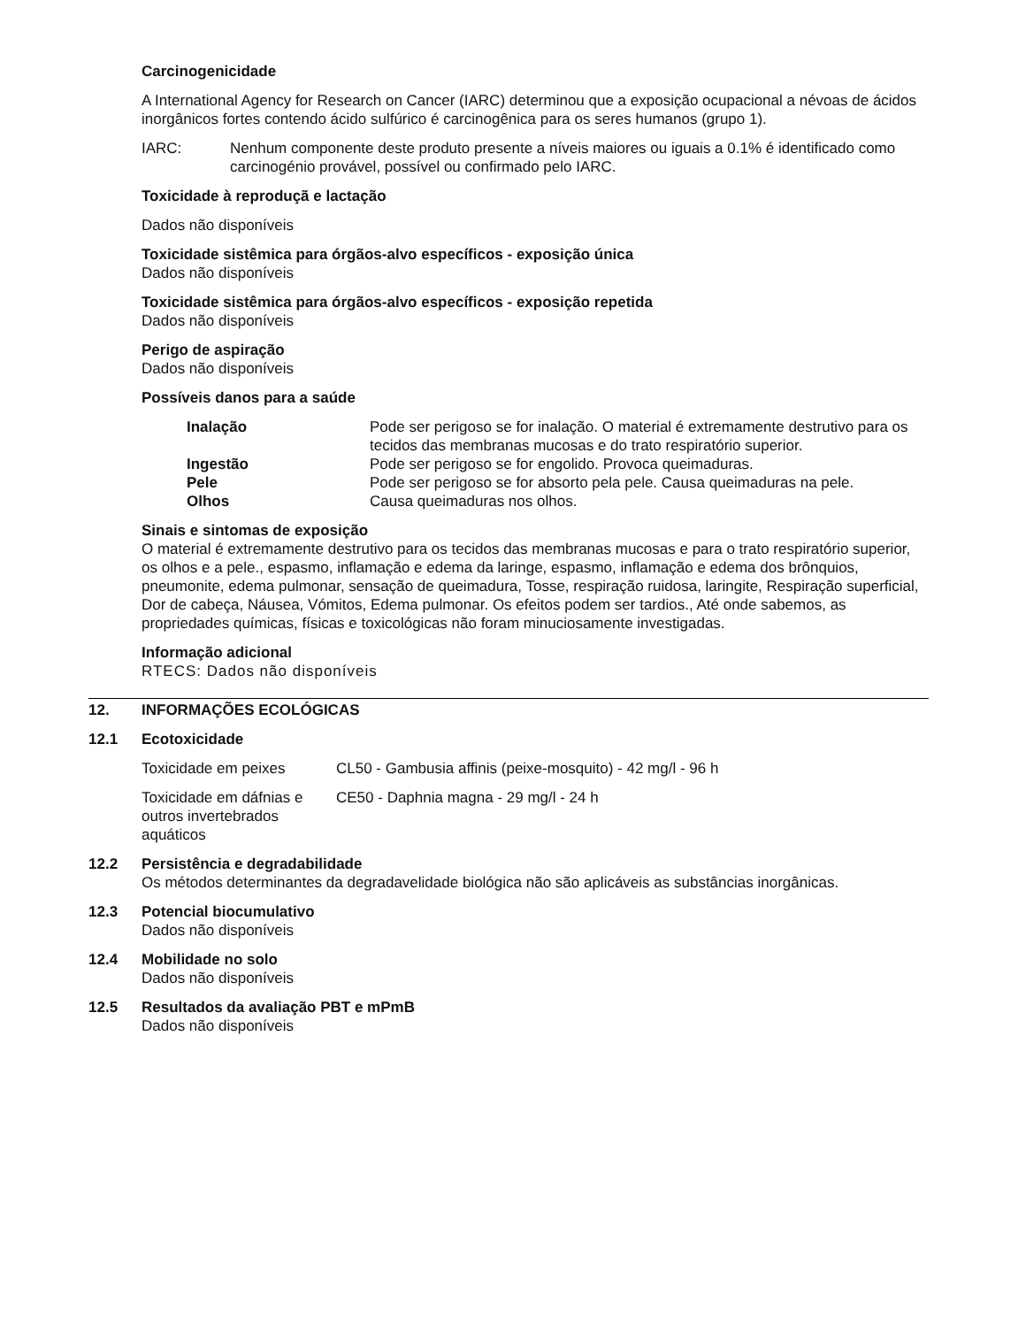Carcinogenicidade
A International Agency for Research on Cancer (IARC) determinou que a exposição ocupacional a névoas de ácidos inorgânicos fortes contendo ácido sulfúrico é carcinogênica para os seres humanos (grupo 1).
IARC: Nenhum componente deste produto presente a níveis maiores ou iguais a 0.1% é identificado como carcinogénio provável, possível ou confirmado pelo IARC.
Toxicidade à reproduçã e lactação
Dados não disponíveis
Toxicidade sistêmica para órgãos-alvo específicos - exposição única
Dados não disponíveis
Toxicidade sistêmica para órgãos-alvo específicos - exposição repetida
Dados não disponíveis
Perigo de aspiração
Dados não disponíveis
Possíveis danos para a saúde
Inalação Pode ser perigoso se for inalação. O material é extremamente destrutivo para os tecidos das membranas mucosas e do trato respiratório superior.
Ingestão Pode ser perigoso se for engolido. Provoca queimaduras.
Pele Pode ser perigoso se for absorto pela pele. Causa queimaduras na pele.
Olhos Causa queimaduras nos olhos.
Sinais e sintomas de exposição
O material é extremamente destrutivo para os tecidos das membranas mucosas e para o trato respiratório superior, os olhos e a pele., espasmo, inflamação e edema da laringe, espasmo, inflamação e edema dos brônquios, pneumonite, edema pulmonar, sensação de queimadura, Tosse, respiração ruidosa, laringite, Respiração superficial, Dor de cabeça, Náusea, Vómitos, Edema pulmonar. Os efeitos podem ser tardios., Até onde sabemos, as propriedades químicas, físicas e toxicológicas não foram minuciosamente investigadas.
Informação adicional
RTECS: Dados não disponíveis
12. INFORMAÇÕES ECOLÓGICAS
12.1 Ecotoxicidade
Toxicidade em peixes CL50 - Gambusia affinis (peixe-mosquito) - 42 mg/l - 96 h
Toxicidade em dáfnias e outros invertebrados aquáticos
CE50 - Daphnia magna - 29 mg/l - 24 h
12.2 Persistência e degradabilidade
Os métodos determinantes da degradavelidade biológica não são aplicáveis as substâncias inorgânicas.
12.3 Potencial biocumulativo
Dados não disponíveis
12.4 Mobilidade no solo
Dados não disponíveis
12.5 Resultados da avaliação PBT e mPmB
Dados não disponíveis